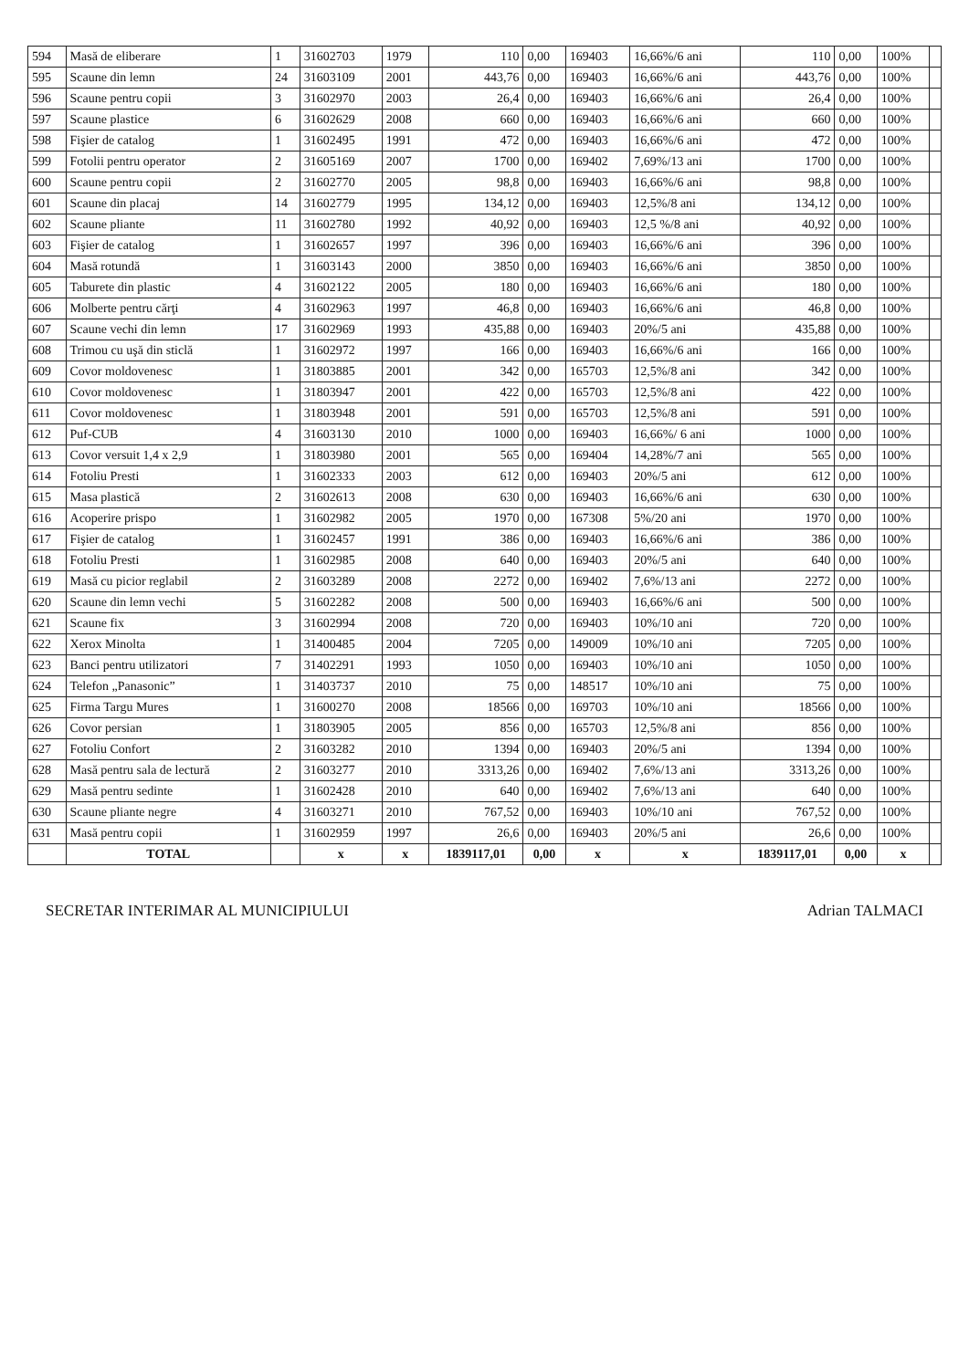| 594 | Masă de eliberare | 1 | 31602703 | 1979 | 110 | 0,00 | 169403 | 16,66%/6 ani | 110 | 0,00 | 100% | |
| 595 | Scaune din lemn | 24 | 31603109 | 2001 | 443,76 | 0,00 | 169403 | 16,66%/6 ani | 443,76 | 0,00 | 100% | |
| 596 | Scaune pentru copii | 3 | 31602970 | 2003 | 26,4 | 0,00 | 169403 | 16,66%/6 ani | 26,4 | 0,00 | 100% | |
| 597 | Scaune plastice | 6 | 31602629 | 2008 | 660 | 0,00 | 169403 | 16,66%/6 ani | 660 | 0,00 | 100% | |
| 598 | Fişier de catalog | 1 | 31602495 | 1991 | 472 | 0,00 | 169403 | 16,66%/6 ani | 472 | 0,00 | 100% | |
| 599 | Fotolii pentru operator | 2 | 31605169 | 2007 | 1700 | 0,00 | 169402 | 7,69%/13 ani | 1700 | 0,00 | 100% | |
| 600 | Scaune pentru copii | 2 | 31602770 | 2005 | 98,8 | 0,00 | 169403 | 16,66%/6 ani | 98,8 | 0,00 | 100% | |
| 601 | Scaune din placaj | 14 | 31602779 | 1995 | 134,12 | 0,00 | 169403 | 12,5%/8 ani | 134,12 | 0,00 | 100% | |
| 602 | Scaune pliante | 11 | 31602780 | 1992 | 40,92 | 0,00 | 169403 | 12,5 %/8 ani | 40,92 | 0,00 | 100% | |
| 603 | Fişier de catalog | 1 | 31602657 | 1997 | 396 | 0,00 | 169403 | 16,66%/6 ani | 396 | 0,00 | 100% | |
| 604 | Masă rotundă | 1 | 31603143 | 2000 | 3850 | 0,00 | 169403 | 16,66%/6 ani | 3850 | 0,00 | 100% | |
| 605 | Taburete din plastic | 4 | 31602122 | 2005 | 180 | 0,00 | 169403 | 16,66%/6 ani | 180 | 0,00 | 100% | |
| 606 | Molberte pentru cărţi | 4 | 31602963 | 1997 | 46,8 | 0,00 | 169403 | 16,66%/6 ani | 46,8 | 0,00 | 100% | |
| 607 | Scaune vechi din lemn | 17 | 31602969 | 1993 | 435,88 | 0,00 | 169403 | 20%/5 ani | 435,88 | 0,00 | 100% | |
| 608 | Trimou cu uşă din sticlă | 1 | 31602972 | 1997 | 166 | 0,00 | 169403 | 16,66%/6 ani | 166 | 0,00 | 100% | |
| 609 | Covor moldovenesc | 1 | 31803885 | 2001 | 342 | 0,00 | 165703 | 12,5%/8 ani | 342 | 0,00 | 100% | |
| 610 | Covor moldovenesc | 1 | 31803947 | 2001 | 422 | 0,00 | 165703 | 12,5%/8 ani | 422 | 0,00 | 100% | |
| 611 | Covor moldovenesc | 1 | 31803948 | 2001 | 591 | 0,00 | 165703 | 12,5%/8 ani | 591 | 0,00 | 100% | |
| 612 | Puf-CUB | 4 | 31603130 | 2010 | 1000 | 0,00 | 169403 | 16,66%/ 6 ani | 1000 | 0,00 | 100% | |
| 613 | Covor versuit 1,4 x 2,9 | 1 | 31803980 | 2001 | 565 | 0,00 | 169404 | 14,28%/7 ani | 565 | 0,00 | 100% | |
| 614 | Fotoliu Presti | 1 | 31602333 | 2003 | 612 | 0,00 | 169403 | 20%/5 ani | 612 | 0,00 | 100% | |
| 615 | Masa plastică | 2 | 31602613 | 2008 | 630 | 0,00 | 169403 | 16,66%/6 ani | 630 | 0,00 | 100% | |
| 616 | Acoperire prispo | 1 | 31602982 | 2005 | 1970 | 0,00 | 167308 | 5%/20 ani | 1970 | 0,00 | 100% | |
| 617 | Fişier de catalog | 1 | 31602457 | 1991 | 386 | 0,00 | 169403 | 16,66%/6 ani | 386 | 0,00 | 100% | |
| 618 | Fotoliu Presti | 1 | 31602985 | 2008 | 640 | 0,00 | 169403 | 20%/5 ani | 640 | 0,00 | 100% | |
| 619 | Masă cu picior reglabil | 2 | 31603289 | 2008 | 2272 | 0,00 | 169402 | 7,6%/13 ani | 2272 | 0,00 | 100% | |
| 620 | Scaune din lemn vechi | 5 | 31602282 | 2008 | 500 | 0,00 | 169403 | 16,66%/6 ani | 500 | 0,00 | 100% | |
| 621 | Scaune fix | 3 | 31602994 | 2008 | 720 | 0,00 | 169403 | 10%/10 ani | 720 | 0,00 | 100% | |
| 622 | Xerox Minolta | 1 | 31400485 | 2004 | 7205 | 0,00 | 149009 | 10%/10 ani | 7205 | 0,00 | 100% | |
| 623 | Banci pentru utilizatori | 7 | 31402291 | 1993 | 1050 | 0,00 | 169403 | 10%/10 ani | 1050 | 0,00 | 100% | |
| 624 | Telefon „Panasonic” | 1 | 31403737 | 2010 | 75 | 0,00 | 148517 | 10%/10 ani | 75 | 0,00 | 100% | |
| 625 | Firma Targu Mures | 1 | 31600270 | 2008 | 18566 | 0,00 | 169703 | 10%/10 ani | 18566 | 0,00 | 100% | |
| 626 | Covor persian | 1 | 31803905 | 2005 | 856 | 0,00 | 165703 | 12,5%/8 ani | 856 | 0,00 | 100% | |
| 627 | Fotoliu Confort | 2 | 31603282 | 2010 | 1394 | 0,00 | 169403 | 20%/5 ani | 1394 | 0,00 | 100% | |
| 628 | Masă pentru sala de lectură | 2 | 31603277 | 2010 | 3313,26 | 0,00 | 169402 | 7,6%/13 ani | 3313,26 | 0,00 | 100% | |
| 629 | Masă pentru sedinte | 1 | 31602428 | 2010 | 640 | 0,00 | 169402 | 7,6%/13 ani | 640 | 0,00 | 100% | |
| 630 | Scaune pliante negre | 4 | 31603271 | 2010 | 767,52 | 0,00 | 169403 | 10%/10 ani | 767,52 | 0,00 | 100% | |
| 631 | Masă pentru copii | 1 | 31602959 | 1997 | 26,6 | 0,00 | 169403 | 20%/5 ani | 26,6 | 0,00 | 100% | |
| | TOTAL | | x | x | 1839117,01 | 0,00 | x | x | 1839117,01 | 0,00 | x | |
SECRETAR INTERIMAR AL MUNICIPIULUI Adrian TALMACI